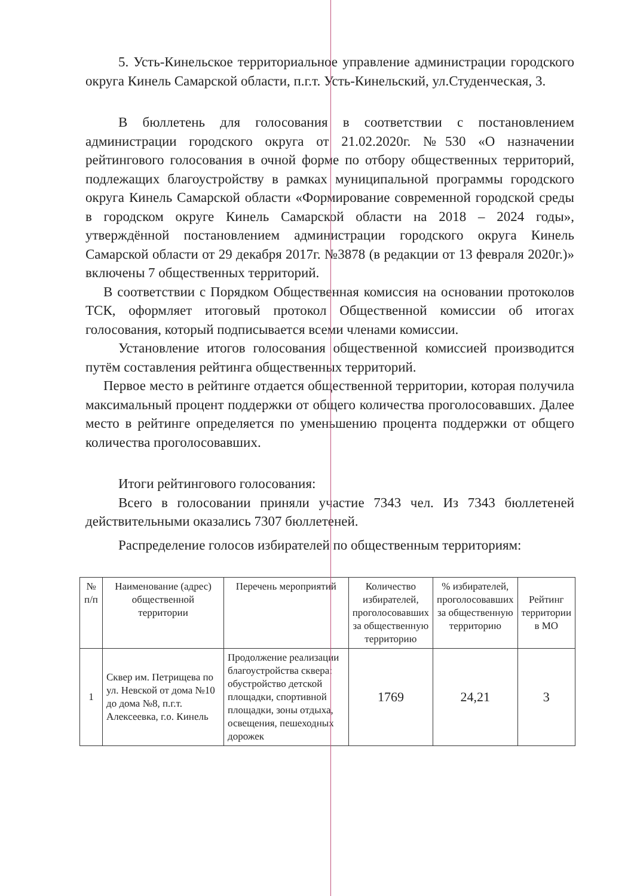5. Усть-Кинельское территориальное управление администрации городского округа Кинель Самарской области, п.г.т. Усть-Кинельский, ул.Студенческая, 3.
В бюллетень для голосования в соответствии с постановлением администрации городского округа от 21.02.2020г. №530 «О назначении рейтингового голосования в очной форме по отбору общественных территорий, подлежащих благоустройству в рамках муниципальной программы городского округа Кинель Самарской области «Формирование современной городской среды в городском округе Кинель Самарской области на 2018 – 2024 годы», утверждённой постановлением администрации городского округа Кинель Самарской области от 29 декабря 2017г. №3878 (в редакции от 13 февраля 2020г.)» включены 7 общественных территорий.
В соответствии с Порядком Общественная комиссия на основании протоколов ТСК, оформляет итоговый протокол Общественной комиссии об итогах голосования, который подписывается всеми членами комиссии.
Установление итогов голосования общественной комиссией производится путём составления рейтинга общественных территорий.
Первое место в рейтинге отдается общественной территории, которая получила максимальный процент поддержки от общего количества проголосовавших. Далее место в рейтинге определяется по уменьшению процента поддержки от общего количества проголосовавших.
Итоги рейтингового голосования:
Всего в голосовании приняли участие 7343 чел. Из 7343 бюллетеней действительными оказались 7307 бюллетеней.
Распределение голосов избирателей по общественным территориям:
| № п/п | Наименование (адрес) общественной территории | Перечень мероприятий | Количество избирателей, проголосовавших за общественную территорию | % избирателей, проголосовавших за общественную территорию | Рейтинг территории в МО |
| 1 | Сквер им. Петрищева по ул. Невской от дома №10 до дома №8, п.г.т. Алексеевка, г.о. Кинель | Продолжение реализации благоустройства сквера: обустройство детской площадки, спортивной площадки, зоны отдыха, освещения, пешеходных дорожек | 1769 | 24,21 | 3 |